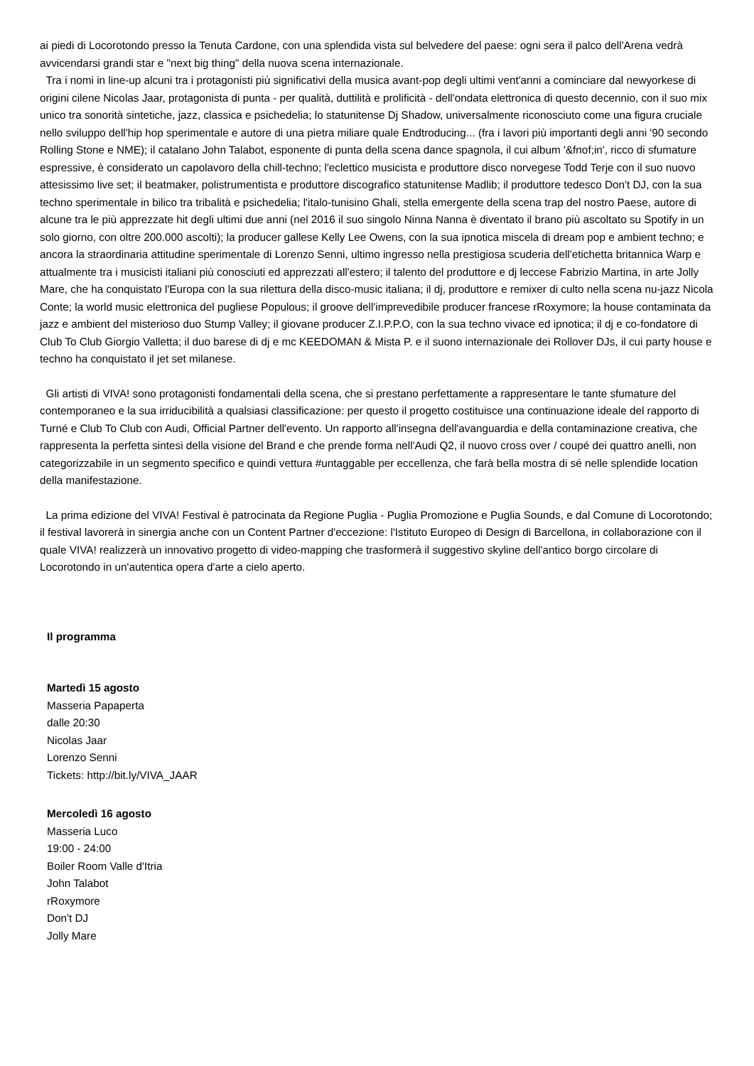ai piedi di Locorotondo presso la Tenuta Cardone, con una splendida vista sul belvedere del paese: ogni sera il palco dell'Arena vedrà avvicendarsi grandi star e "next big thing" della nuova scena internazionale.
Tra i nomi in line-up alcuni tra i protagonisti più significativi della musica avant-pop degli ultimi vent'anni a cominciare dal newyorkese di origini cilene Nicolas Jaar, protagonista di punta - per qualità, duttilità e prolificità - dell'ondata elettronica di questo decennio, con il suo mix unico tra sonorità sintetiche, jazz, classica e psichedelia; lo statunitense Dj Shadow, universalmente riconosciuto come una figura cruciale nello sviluppo dell'hip hop sperimentale e autore di una pietra miliare quale Endtroducing... (fra i lavori più importanti degli anni '90 secondo Rolling Stone e NME); il catalano John Talabot, esponente di punta della scena dance spagnola, il cui album '&fnof;in', ricco di sfumature espressive, è considerato un capolavoro della chill-techno; l'eclettico musicista e produttore disco norvegese Todd Terje con il suo nuovo attesissimo live set; il beatmaker, polistrumentista e produttore discografico statunitense Madlib; il produttore tedesco Don't DJ, con la sua techno sperimentale in bilico tra tribalità e psichedelia; l'italo-tunisino Ghali, stella emergente della scena trap del nostro Paese, autore di alcune tra le più apprezzate hit degli ultimi due anni (nel 2016 il suo singolo Ninna Nanna è diventato il brano più ascoltato su Spotify in un solo giorno, con oltre 200.000 ascolti); la producer gallese Kelly Lee Owens, con la sua ipnotica miscela di dream pop e ambient techno; e ancora la straordinaria attitudine sperimentale di Lorenzo Senni, ultimo ingresso nella prestigiosa scuderia dell'etichetta britannica Warp e attualmente tra i musicisti italiani più conosciuti ed apprezzati all'estero; il talento del produttore e dj leccese Fabrizio Martina, in arte Jolly Mare, che ha conquistato l'Europa con la sua rilettura della disco-music italiana; il dj, produttore e remixer di culto nella scena nu-jazz Nicola Conte; la world music elettronica del pugliese Populous; il groove dell'imprevedibile producer francese rRoxymore; la house contaminata da jazz e ambient del misterioso duo Stump Valley; il giovane producer Z.I.P.P.O, con la sua techno vivace ed ipnotica; il dj e co-fondatore di Club To Club Giorgio Valletta; il duo barese di dj e mc KEEDOMAN & Mista P. e il suono internazionale dei Rollover DJs, il cui party house e techno ha conquistato il jet set milanese.
Gli artisti di VIVA! sono protagonisti fondamentali della scena, che si prestano perfettamente a rappresentare le tante sfumature del contemporaneo e la sua irriducibilità a qualsiasi classificazione: per questo il progetto costituisce una continuazione ideale del rapporto di Turné e Club To Club con Audi, Official Partner dell'evento. Un rapporto all'insegna dell'avanguardia e della contaminazione creativa, che rappresenta la perfetta sintesi della visione del Brand e che prende forma nell'Audi Q2, il nuovo cross over / coupé dei quattro anelli, non categorizzabile in un segmento specifico e quindi vettura #untaggable per eccellenza, che farà bella mostra di sé nelle splendide location della manifestazione.
La prima edizione del VIVA! Festival è patrocinata da Regione Puglia - Puglia Promozione e Puglia Sounds, e dal Comune di Locorotondo; il festival lavorerà in sinergia anche con un Content Partner d'eccezione: l'Istituto Europeo di Design di Barcellona, in collaborazione con il quale VIVA! realizzerà un innovativo progetto di video-mapping che trasformerà il suggestivo skyline dell'antico borgo circolare di Locorotondo in un'autentica opera d'arte a cielo aperto.
Il programma
Martedì 15 agosto
Masseria Papaperta
dalle 20:30
Nicolas Jaar
Lorenzo Senni
Tickets: http://bit.ly/VIVA_JAAR
Mercoledì 16 agosto
Masseria Luco
19:00 - 24:00
Boiler Room Valle d'Itria
John Talabot
rRoxymore
Don't DJ
Jolly Mare